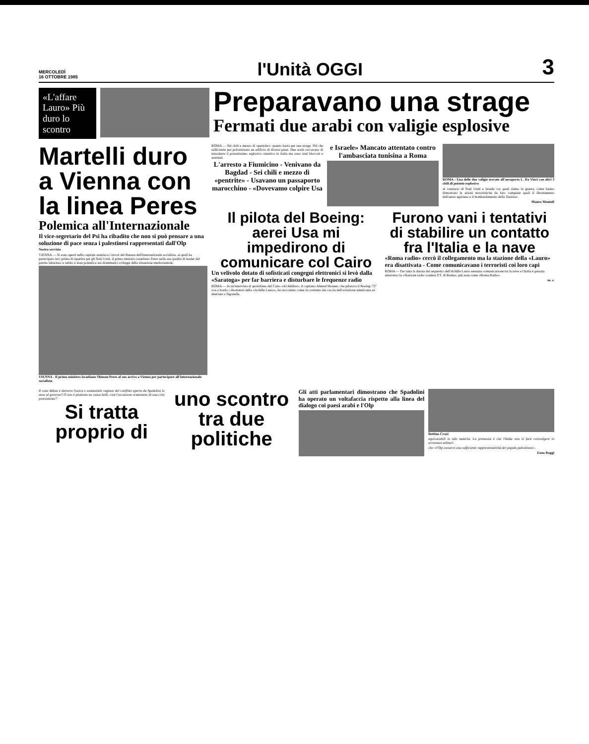MERCOLEDÌ
16 OTTOBRE 1985
l'Unità OGGI
3
«L'affare Lauro» Più duro lo scontro
Preparavano una strage
Fermati due arabi con valigie esplosive
Martelli duro a Vienna con la linea Peres
Polemica all'Internazionale
Il vice-segretario del Psi ha ribadito che non si può pensare a una soluzione di pace senza i palestinesi rappresentati dall'Olp
Nostro servizio
VIENNA — Si sono aperti nella capitale austriaca i lavori del Bureau dell'Internazionale socialista, ai quali ha partecipato ieri, prima di ripartire per gli Stati Uniti, il primo ministro israeliano Peres nella sua qualità di leader del partito laburista; e subito è stata polemica sui drammatici sviluppi della situazione mediorientale.
VIENNA - Il primo ministro israeliano Shimon Peres al suo arrivo a Vienna per partecipare all'Internazionale socialista
ROMA — Sei chili e mezzo di «pentrite»: quanto basta per una strage. Più che sufficiente per polverizzare un edificio di diversi piani. Due arabi cercavano di introdurre il potentissimo esplosivo sintetico in Italia ma sono stati bloccati e arrestati.
L'arresto a Fiumicino - Venivano da Bagdad - Sei chili e mezzo di «pentrite» - Usavano un passaporto marocchino - «Dovevamo colpire Usa e Israele» Mancato attentato contro l'ambasciata tunisina a Roma
ROMA - Una delle due valigie trovate all'aeroporto L. Da Vinci con altri 3 chili di potente esplosivo
al contrario di Stati Uniti e Israele coi quali siamo in guerra, come hanno dimostrato le azioni terroristiche da loro compiute quali il dirottamento dell'aereo egiziano e il bombardamento della Tunisia».
Mauro Montali
Il pilota del Boeing: aerei Usa mi impedirono di comunicare col Cairo
Un velivolo dotato di sofisticati congegni elettronici si levò dalla «Saratoga» per far barriera e disturbare le frequenze radio
ROMA — In un'intervista al quotidiano del Cairo «Al Akhbar», il capitano Ahmed Moneer, che pilotava il Boeing 737 con a bordo i dirottatori della «Achille Lauro», ha raccontato come fu costretto dai caccia dell'aviazione americana ad atterrare a Sigonella.
Furono vani i tentativi di stabilire un contatto fra l'Italia e la nave
«Roma radio» cercò il collegamento ma la stazione della «Lauro» era disattivata - Come comunicavano i terroristi coi loro capi
ROMA — Per tutta la durata del sequestro dell'Achille Lauro nessuna comunicazione tra la nave e l'Italia è passata attraverso la «Stazione radio costiera P.T. di Roma», più nota come «Roma Radio».
m. s.
Il caso Abbas è davvero l'unica e sostanziale ragione del conflitto aperto da Spadolini in seno al governo? O non è piuttosto un casus belli, cioè l'occasione scatenante di una crisi preesistente?
Si tratta proprio di uno scontro tra due politiche
Gli atti parlamentari dimostrano che Spadolini ha operato un voltafaccia rispetto alla linea del dialogo coi paesi arabi e l'Olp
Bettino Craxi
equivocabili in tale materia. La premessa è che l'Italia non si farà coinvolgere in avventure militari.
che «l'Olp conservi una sufficiente rappresentatività del popolo palestinese».
Enzo Roggi